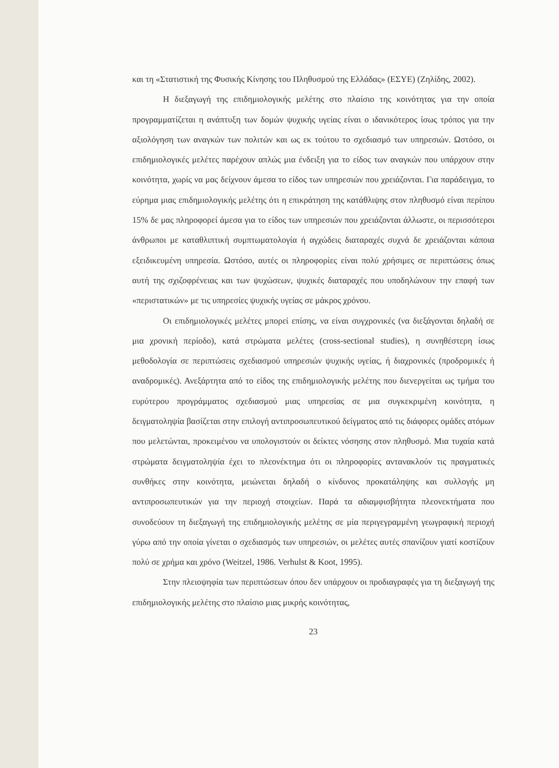και τη «Στατιστική της Φυσικής Κίνησης του Πληθυσμού της Ελλάδας» (ΕΣΥΕ) (Ζηλίδης, 2002).
Η διεξαγωγή της επιδημιολογικής μελέτης στο πλαίσιο της κοινότητας για την οποία προγραμματίζεται η ανάπτυξη των δομών ψυχικής υγείας είναι ο ιδανικότερος ίσως τρόπος για την αξιολόγηση των αναγκών των πολιτών και ως εκ τούτου το σχεδιασμό των υπηρεσιών. Ωστόσο, οι επιδημιολογικές μελέτες παρέχουν απλώς μια ένδειξη για το είδος των αναγκών που υπάρχουν στην κοινότητα, χωρίς να μας δείχνουν άμεσα το είδος των υπηρεσιών που χρειάζονται. Για παράδειγμα, το εύρημα μιας επιδημιολογικής μελέτης ότι η επικράτηση της κατάθλιψης στον πληθυσμό είναι περίπου 15% δε μας πληροφορεί άμεσα για το είδος των υπηρεσιών που χρειάζονται άλλωστε, οι περισσότεροι άνθρωποι με καταθλιπτική συμπτωματολογία ή αγχώδεις διαταραχές συχνά δε χρειάζονται κάποια εξειδικευμένη υπηρεσία. Ωστόσο, αυτές οι πληροφορίες είναι πολύ χρήσιμες σε περιπτώσεις όπως αυτή της σχιζοφρένειας και των ψυχώσεων, ψυχικές διαταραχές που υποδηλώνουν την επαφή των «περιστατικών» με τις υπηρεσίες ψυχικής υγείας σε μάκρος χρόνου.
Οι επιδημιολογικές μελέτες μπορεί επίσης, να είναι συγχρονικές (να διεξάγονται δηλαδή σε μια χρονική περίοδο), κατά στρώματα μελέτες (cross-sectional studies), η συνηθέστερη ίσως μεθοδολογία σε περιπτώσεις σχεδιασμού υπηρεσιών ψυχικής υγείας, ή διαχρονικές (προδρομικές ή αναδρομικές). Ανεξάρτητα από το είδος της επιδημιολογικής μελέτης που διενεργείται ως τμήμα του ευρύτερου προγράμματος σχεδιασμού μιας υπηρεσίας σε μια συγκεκριμένη κοινότητα, η δειγματοληψία βασίζεται στην επιλογή αντιπροσωπευτικού δείγματος από τις διάφορες ομάδες ατόμων που μελετώνται, προκειμένου να υπολογιστούν οι δείκτες νόσησης στον πληθυσμό. Μια τυχαία κατά στρώματα δειγματοληψία έχει το πλεονέκτημα ότι οι πληροφορίες αντανακλούν τις πραγματικές συνθήκες στην κοινότητα, μειώνεται δηλαδή ο κίνδυνος προκατάληψης και συλλογής μη αντιπροσωπευτικών για την περιοχή στοιχείων. Παρά τα αδιαμφισβήτητα πλεονεκτήματα που συνοδεύουν τη διεξαγωγή της επιδημιολογικής μελέτης σε μία περιγεγραμμένη γεωγραφική περιοχή γύρω από την οποία γίνεται ο σχεδιασμός των υπηρεσιών, οι μελέτες αυτές σπανίζουν γιατί κοστίζουν πολύ σε χρήμα και χρόνο (Weitzel, 1986. Verhulst & Koot, 1995).
Στην πλειοψηφία των περιπτώσεων όπου δεν υπάρχουν οι προδιαγραφές για τη διεξαγωγή της επιδημιολογικής μελέτης στο πλαίσιο μιας μικρής κοινότητας,
23